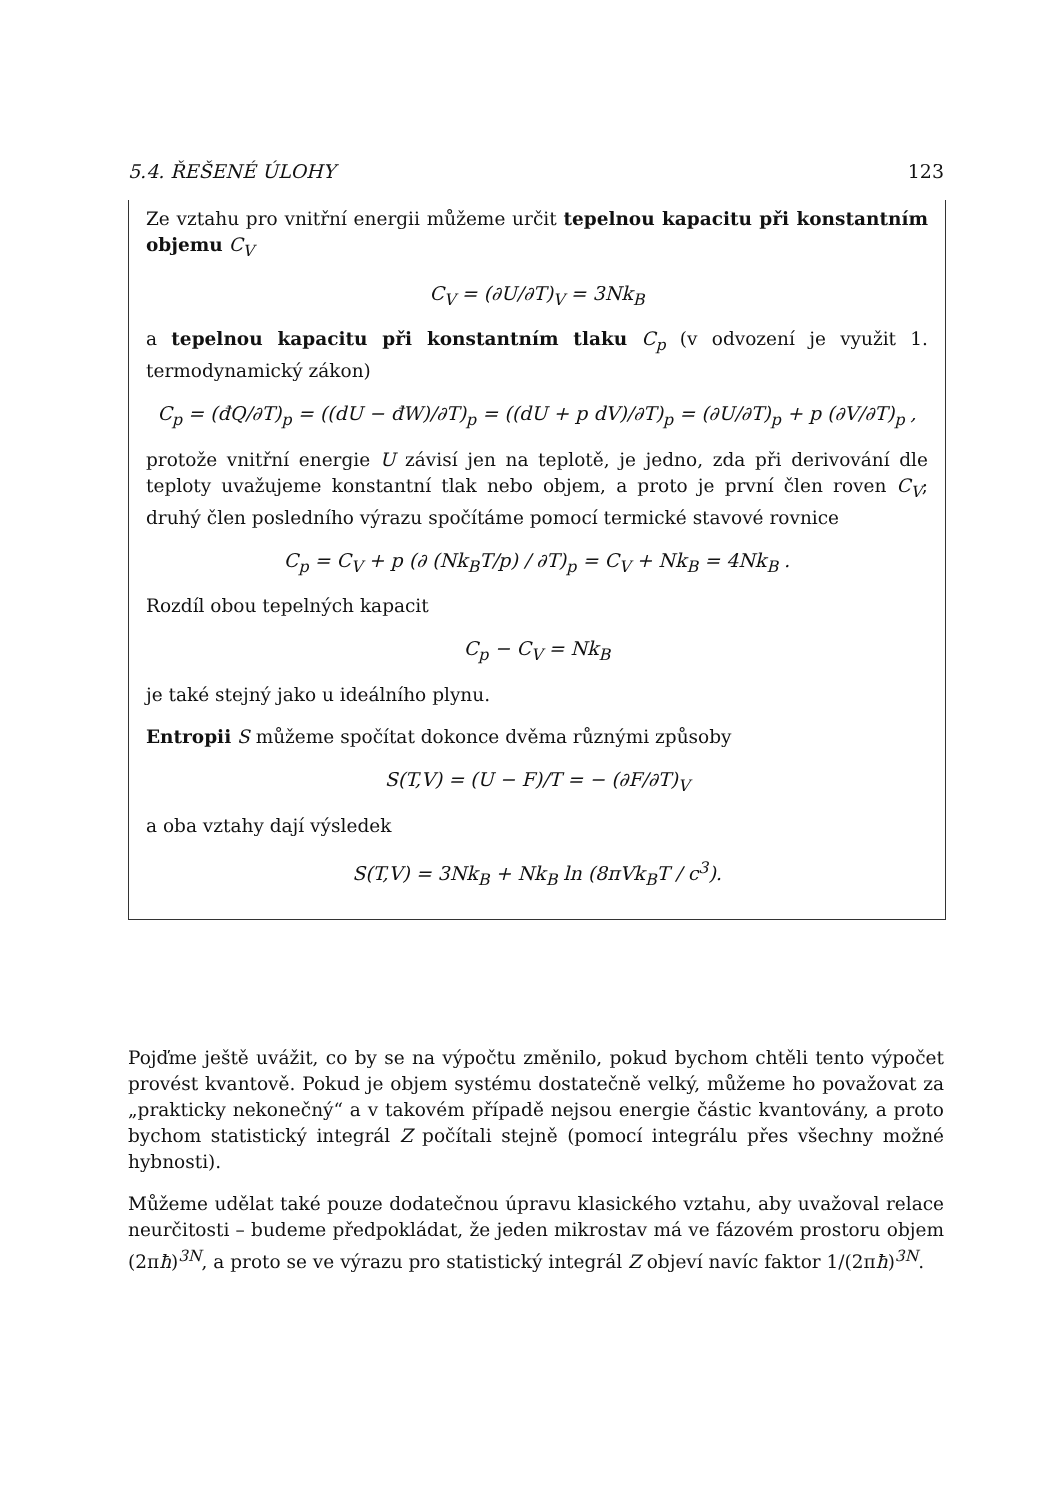5.4. ŘEŠENÉ ÚLOHY 123
Ze vztahu pro vnitřní energii můžeme určit tepelnou kapacitu při konstantním objemu C<sub>V</sub>
C<sub>V</sub> = (∂U/∂T)<sub>V</sub> = 3Nk<sub>B</sub>
a tepelnou kapacitu při konstantním tlaku C<sub>p</sub> (v odvození je využit 1. termodynamický zákon)
C<sub>p</sub> = (đQ/∂T)<sub>p</sub> = ((dU − đW)/∂T)<sub>p</sub> = ((dU + p dV)/∂T)<sub>p</sub> = (∂U/∂T)<sub>p</sub> + p (∂V/∂T)<sub>p</sub> ,
protože vnitřní energie U závisí jen na teplotě, je jedno, zda při derivování dle teploty uvažujeme konstantní tlak nebo objem, a proto je první člen roven C<sub>V</sub>; druhý člen posledního výrazu spočítáme pomocí termické stavové rovnice
C<sub>p</sub> = C<sub>V</sub> + p (∂ (Nk<sub>B</sub>T/p) / ∂T)<sub>p</sub> = C<sub>V</sub> + Nk<sub>B</sub> = 4Nk<sub>B</sub> .
Rozdíl obou tepelných kapacit
C<sub>p</sub> − C<sub>V</sub> = Nk<sub>B</sub>
je také stejný jako u ideálního plynu.
Entropii S můžeme spočítat dokonce dvěma různými způsoby
S(T,V) = (U − F)/T = − (∂F/∂T)<sub>V</sub>
a oba vztahy dají výsledek
S(T,V) = 3Nk<sub>B</sub> + Nk<sub>B</sub> ln (8πVk<sub>B</sub>T / c<sup>3</sup>).
Pojďme ještě uvážit, co by se na výpočtu změnilo, pokud bychom chtěli tento výpočet provést kvantově. Pokud je objem systému dostatečně velký, můžeme ho považovat za „prakticky nekonečný“ a v takovém případě nejsou energie částic kvantovány, a proto bychom statistický integrál Z počítali stejně (pomocí integrálu přes všechny možné hybnosti).
Můžeme udělat také pouze dodatečnou úpravu klasického vztahu, aby uvažoval relace neurčitosti – budeme předpokládat, že jeden mikrostav má ve fázovém prostoru objem (2πħ)<sup>3N</sup>, a proto se ve výrazu pro statistický integrál Z objeví navíc faktor 1/(2πħ)<sup>3N</sup>.